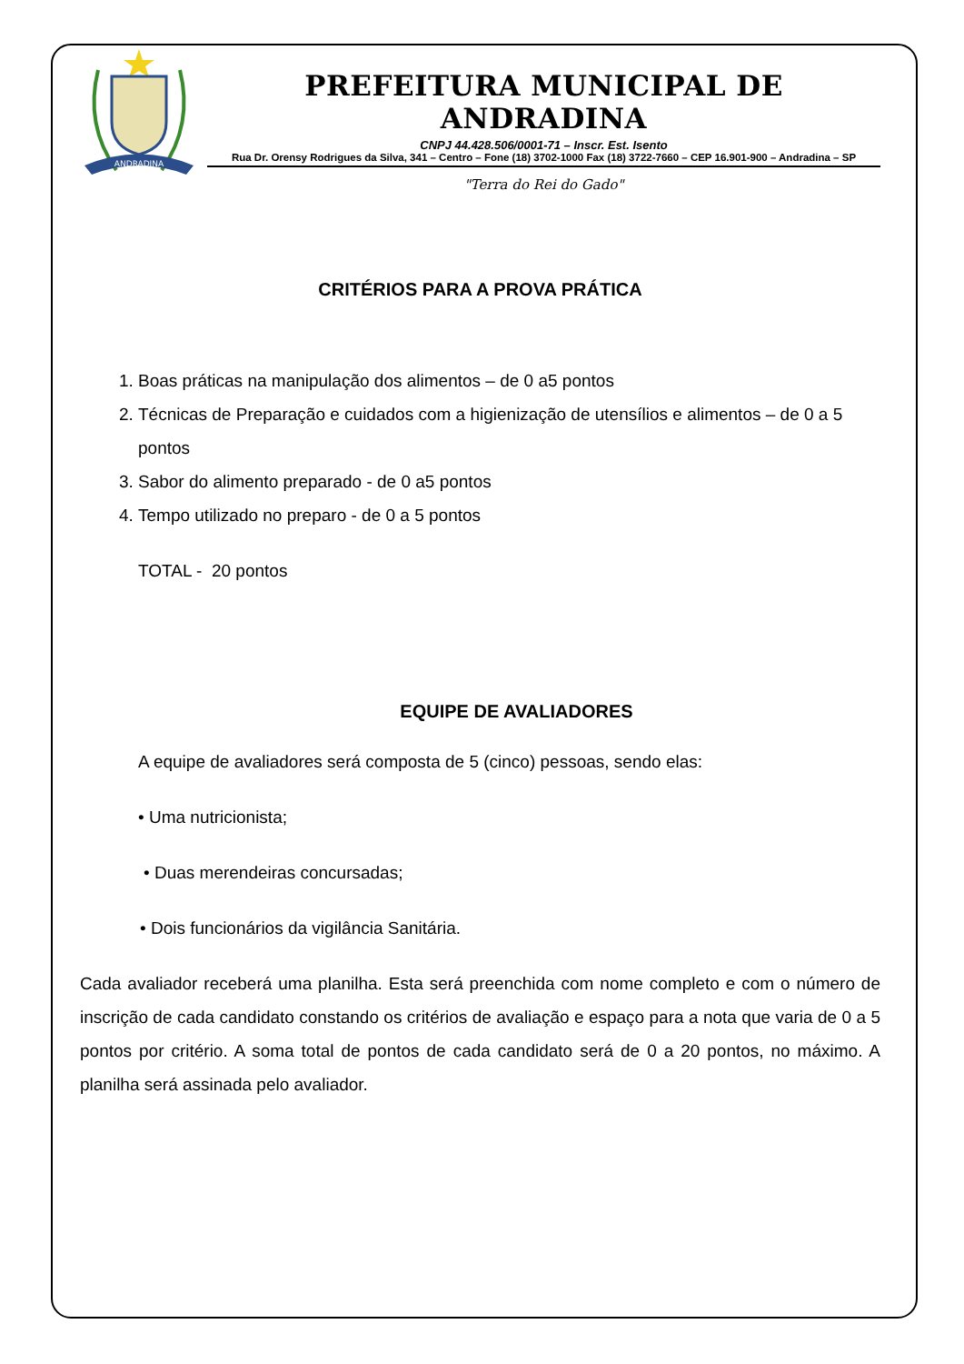ANDRADINA
PREFEITURA MUNICIPAL DE ANDRADINA
CNPJ 44.428.506/0001-71 – Inscr. Est. Isento
Rua Dr. Orensy Rodrigues da Silva, 341 – Centro – Fone (18) 3702-1000 Fax (18) 3722-7660 – CEP 16.901-900 – Andradina – SP
"Terra do Rei do Gado"
CRITÉRIOS PARA A PROVA PRÁTICA
1. Boas práticas na manipulação dos alimentos – de 0 a5 pontos
2. Técnicas de Preparação e cuidados com a higienização de utensílios e alimentos – de 0 a 5 pontos
3. Sabor do alimento preparado - de 0 a5 pontos
4. Tempo utilizado no preparo - de 0 a 5 pontos
TOTAL - 20 pontos
EQUIPE DE AVALIADORES
A equipe de avaliadores será composta de 5 (cinco) pessoas, sendo elas:
• Uma nutricionista;
• Duas merendeiras concursadas;
• Dois funcionários da vigilância Sanitária.
Cada avaliador receberá uma planilha. Esta será preenchida com nome completo e com o número de inscrição de cada candidato constando os critérios de avaliação e espaço para a nota que varia de 0 a 5 pontos por critério. A soma total de pontos de cada candidato será de 0 a 20 pontos, no máximo. A planilha será assinada pelo avaliador.